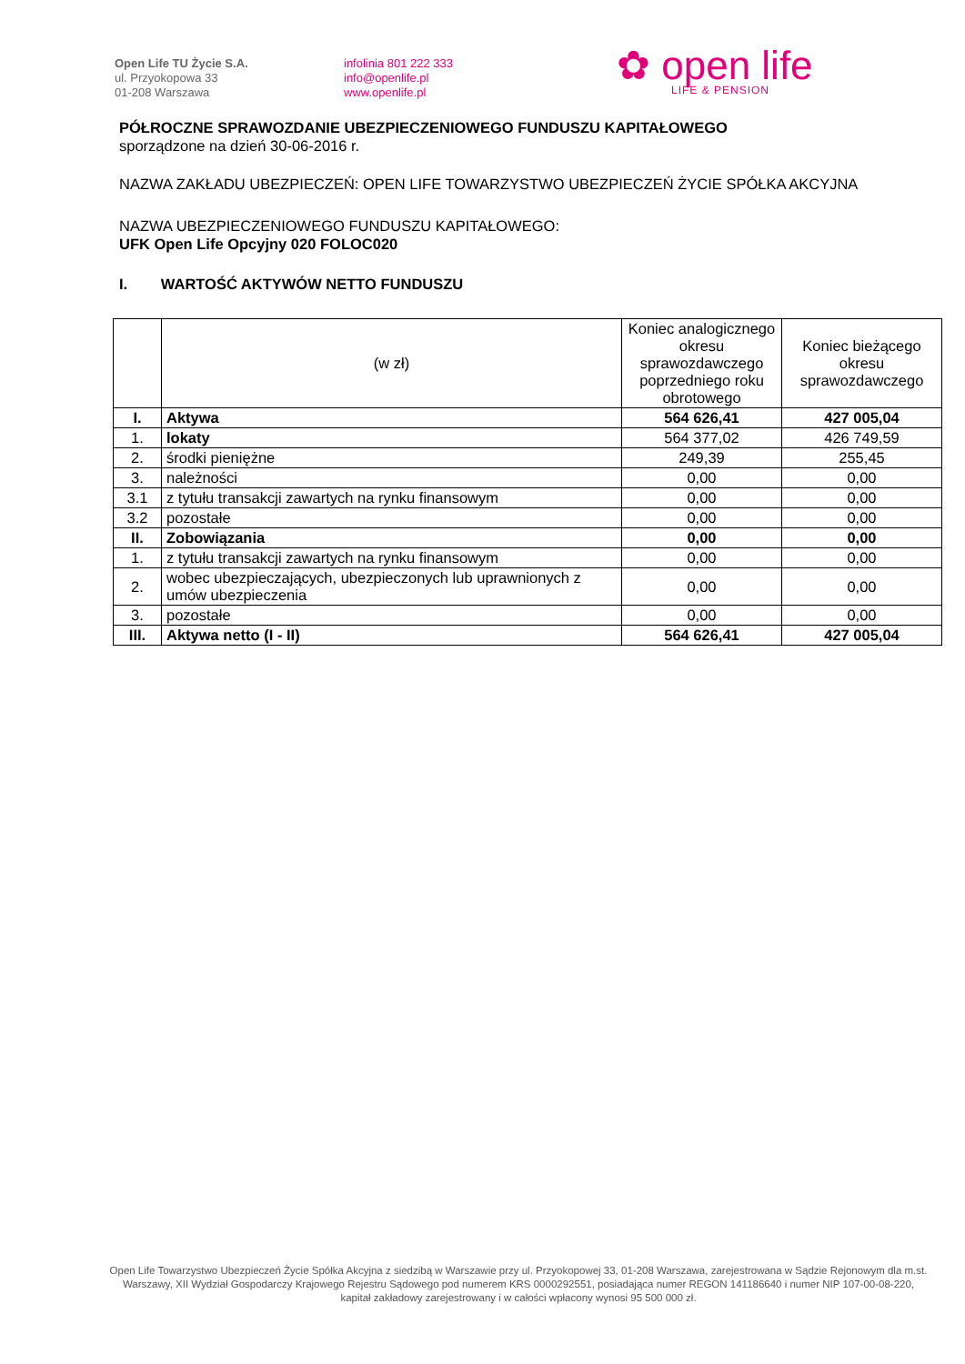Open Life TU Życie S.A.
ul. Przyokopowa 33
01-208 Warszawa
infolinia 801 222 333
info@openlife.pl
www.openlife.pl
✿ open life
LIFE & PENSION
PÓŁROCZNE SPRAWOZDANIE UBEZPIECZENIOWEGO FUNDUSZU KAPITAŁOWEGO
sporządzone na dzień 30-06-2016 r.
NAZWA ZAKŁADU UBEZPIECZEŃ: OPEN LIFE TOWARZYSTWO UBEZPIECZEŃ ŻYCIE SPÓŁKA AKCYJNA
NAZWA UBEZPIECZENIOWEGO FUNDUSZU KAPITAŁOWEGO:
UFK Open Life Opcyjny 020 FOLOC020
I. WARTOŚĆ AKTYWÓW NETTO FUNDUSZU
| | (w zł) | Koniec analogicznego okresu sprawozdawczego poprzedniego roku obrotowego | Koniec bieżącego okresu sprawozdawczego |
| --- | --- | --- | --- |
| I. | Aktywa | 564 626,41 | 427 005,04 |
| 1. | lokaty | 564 377,02 | 426 749,59 |
| 2. | środki pieniężne | 249,39 | 255,45 |
| 3. | należności | 0,00 | 0,00 |
| 3.1 | z tytułu transakcji zawartych na rynku finansowym | 0,00 | 0,00 |
| 3.2 | pozostałe | 0,00 | 0,00 |
| II. | Zobowiązania | 0,00 | 0,00 |
| 1. | z tytułu transakcji zawartych na rynku finansowym | 0,00 | 0,00 |
| 2. | wobec ubezpieczających, ubezpieczonych lub uprawnionych z umów ubezpieczenia | 0,00 | 0,00 |
| 3. | pozostałe | 0,00 | 0,00 |
| III. | Aktywa netto (I - II) | 564 626,41 | 427 005,04 |
Open Life Towarzystwo Ubezpieczeń Życie Spółka Akcyjna z siedzibą w Warszawie przy ul. Przyokopowej 33, 01-208 Warszawa, zarejestrowana w Sądzie Rejonowym dla m.st. Warszawy, XII Wydział Gospodarczy Krajowego Rejestru Sądowego pod numerem KRS 0000292551, posiadająca numer REGON 141186640 i numer NIP 107-00-08-220, kapitał zakładowy zarejestrowany i w całości wpłacony wynosi 95 500 000 zł.